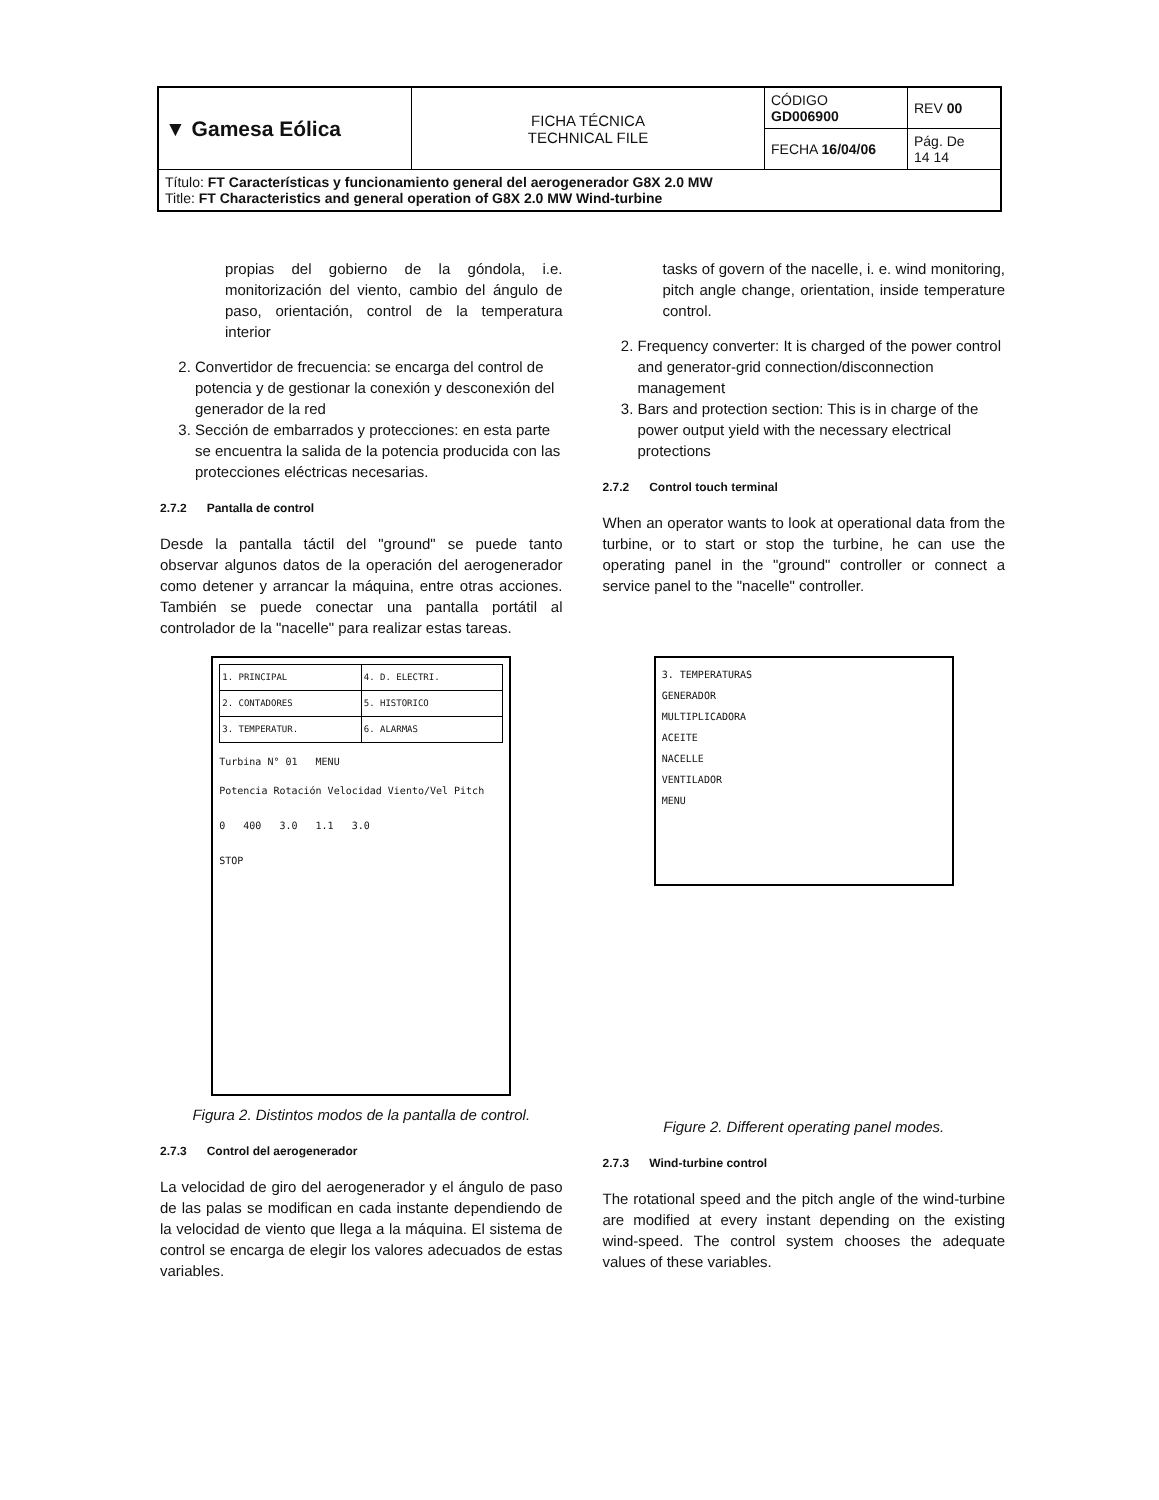| ▼ Gamesa Eólica | FICHA TÉCNICA TECHNICAL FILE | CÓDIGO GD006900 | REV 00 |
| | | FECHA 16/04/06 | Pág. De 14 14 |
| Título: FT Características y funcionamiento general del aerogenerador G8X 2.0 MW Title: FT Characteristics and general operation of G8X 2.0 MW Wind-turbine | | | |
propias del gobierno de la góndola, i.e. monitorización del viento, cambio del ángulo de paso, orientación, control de la temperatura interior
2. Convertidor de frecuencia: se encarga del control de potencia y de gestionar la conexión y desconexión del generador de la red
3. Sección de embarrados y protecciones: en esta parte se encuentra la salida de la potencia producida con las protecciones eléctricas necesarias.
2.7.2 Pantalla de control
Desde la pantalla táctil del "ground" se puede tanto observar algunos datos de la operación del aerogenerador como detener y arrancar la máquina, entre otras acciones. También se puede conectar una pantalla portátil al controlador de la "nacelle" para realizar estas tareas.
| 1. PRINCIPAL | 4. D. ELECTRI. |
| 2. CONTADORES | 5. HISTORICO |
| 3. TEMPERATUR. | 6. ALARMAS |
Turbina N° 01 MENU
Potencia Rotación Velocidad Viento/Vel Pitch
0 400 3.0 1.1 3.0
STOP
Figura 2. Distintos modos de la pantalla de control.
2.7.3 Control del aerogenerador
La velocidad de giro del aerogenerador y el ángulo de paso de las palas se modifican en cada instante dependiendo de la velocidad de viento que llega a la máquina. El sistema de control se encarga de elegir los valores adecuados de estas variables.
tasks of govern of the nacelle, i. e. wind monitoring, pitch angle change, orientation, inside temperature control.
2. Frequency converter: It is charged of the power control and generator-grid connection/disconnection management
3. Bars and protection section: This is in charge of the power output yield with the necessary electrical protections
2.7.2 Control touch terminal
When an operator wants to look at operational data from the turbine, or to start or stop the turbine, he can use the operating panel in the "ground" controller or connect a service panel to the "nacelle" controller.
3. TEMPERATURAS
GENERADOR
MULTIPLICADORA
ACEITE
NACELLE
VENTILADOR
MENU
Figure 2. Different operating panel modes.
2.7.3 Wind-turbine control
The rotational speed and the pitch angle of the wind-turbine are modified at every instant depending on the existing wind-speed. The control system chooses the adequate values of these variables.